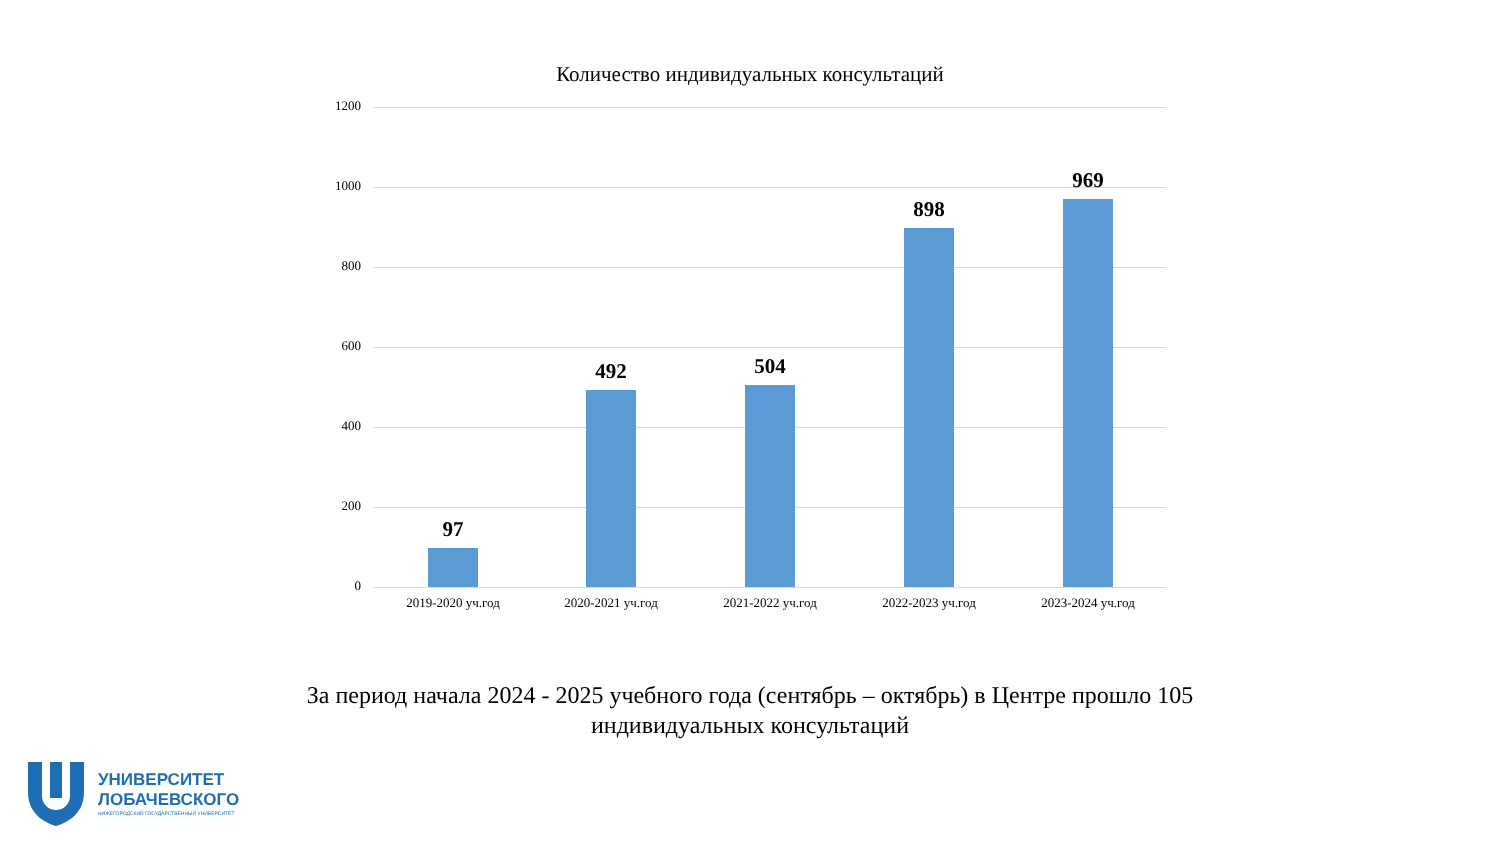Количество индивидуальных консультаций
1200
1000
800
600
400
200
0
97
492 504
898
969
2019-2020 уч.год 2020-2021 уч.год 2021-2022 уч.год 2022-2023 уч.год 2023-2024 уч.год
За период начала 2024 - 2025 учебного года (сентябрь – октябрь) в Центре прошло 105 индивидуальных консультаций
УНИВЕРСИТЕТ
ЛОБАЧЕВСКОГО
НИЖЕГОРОДСКИЙ ГОСУДАРСТВЕННЫЙ УНИВЕРСИТЕТ